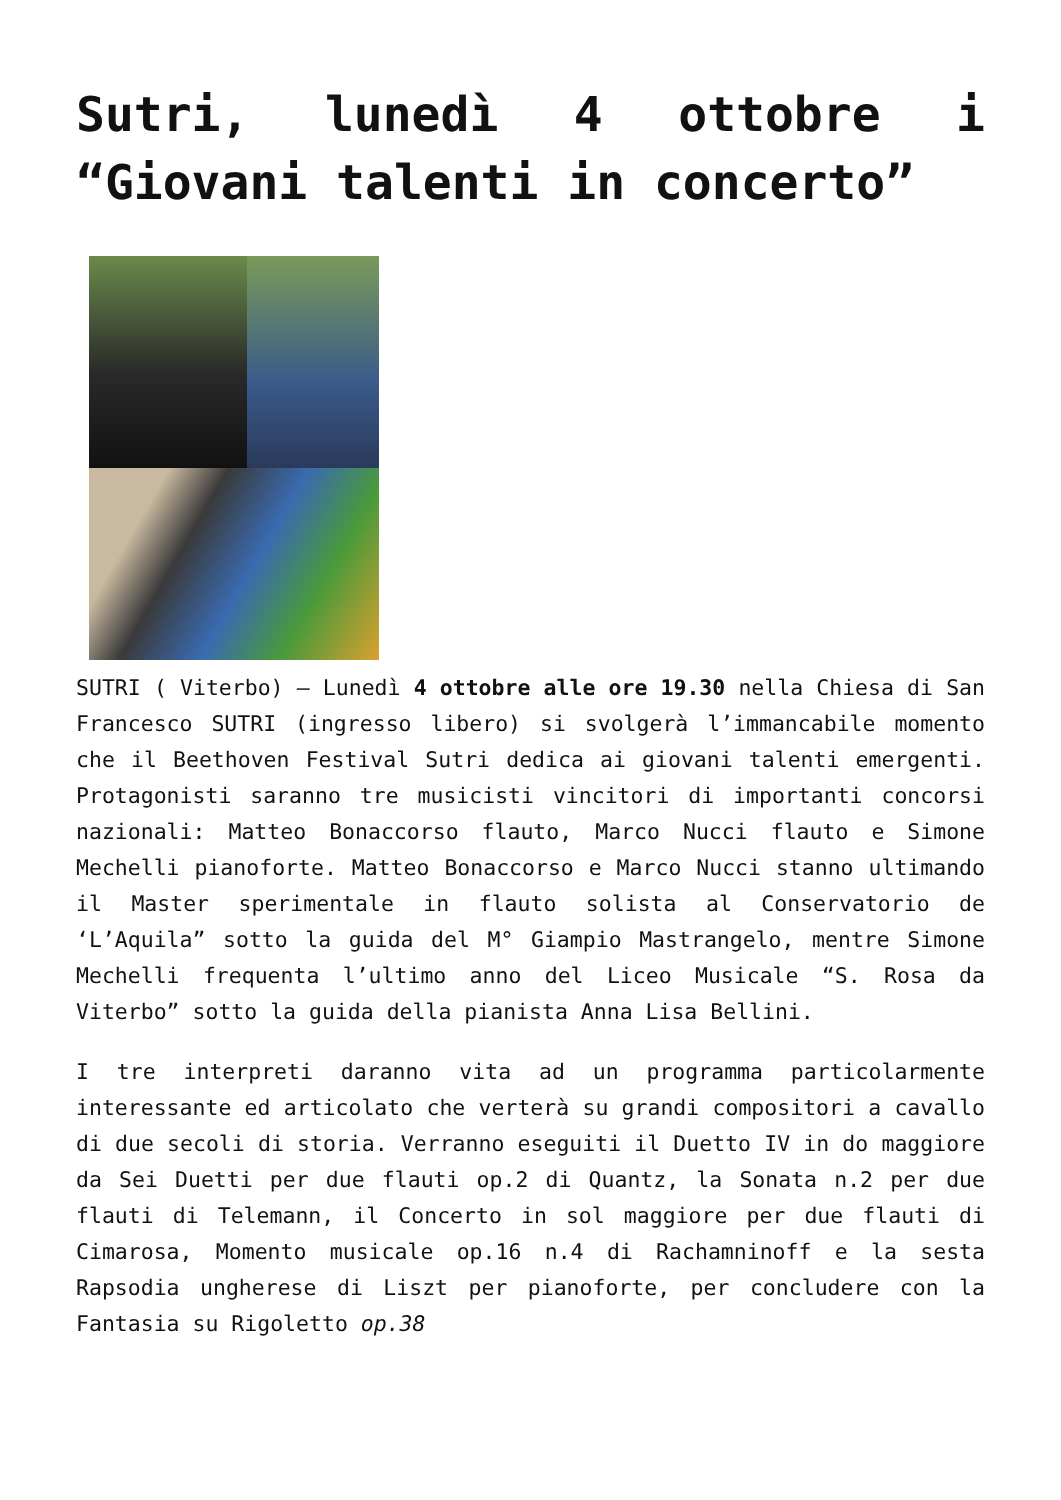Sutri, lunedì 4 ottobre i “Giovani talenti in concerto”
SUTRI ( Viterbo) – Lunedì 4 ottobre alle ore 19.30 nella Chiesa di San Francesco SUTRI (ingresso libero) si svolgerà l’immancabile momento che il Beethoven Festival Sutri dedica ai giovani talenti emergenti. Protagonisti saranno tre musicisti vincitori di importanti concorsi nazionali: Matteo Bonaccorso flauto, Marco Nucci flauto e Simone Mechelli pianoforte. Matteo Bonaccorso e Marco Nucci stanno ultimando il Master sperimentale in flauto solista al Conservatorio de ‘L’Aquila” sotto la guida del M° Giampio Mastrangelo, mentre Simone Mechelli frequenta l’ultimo anno del Liceo Musicale “S. Rosa da Viterbo” sotto la guida della pianista Anna Lisa Bellini.
I tre interpreti daranno vita ad un programma particolarmente interessante ed articolato che verterà su grandi compositori a cavallo di due secoli di storia. Verranno eseguiti il Duetto IV in do maggiore da Sei Duetti per due flauti op.2 di Quantz, la Sonata n.2 per due flauti di Telemann, il Concerto in sol maggiore per due flauti di Cimarosa, Momento musicale op.16 n.4 di Rachamninoff e la sesta Rapsodia ungherese di Liszt per pianoforte, per concludere con la Fantasia su Rigoletto op.38